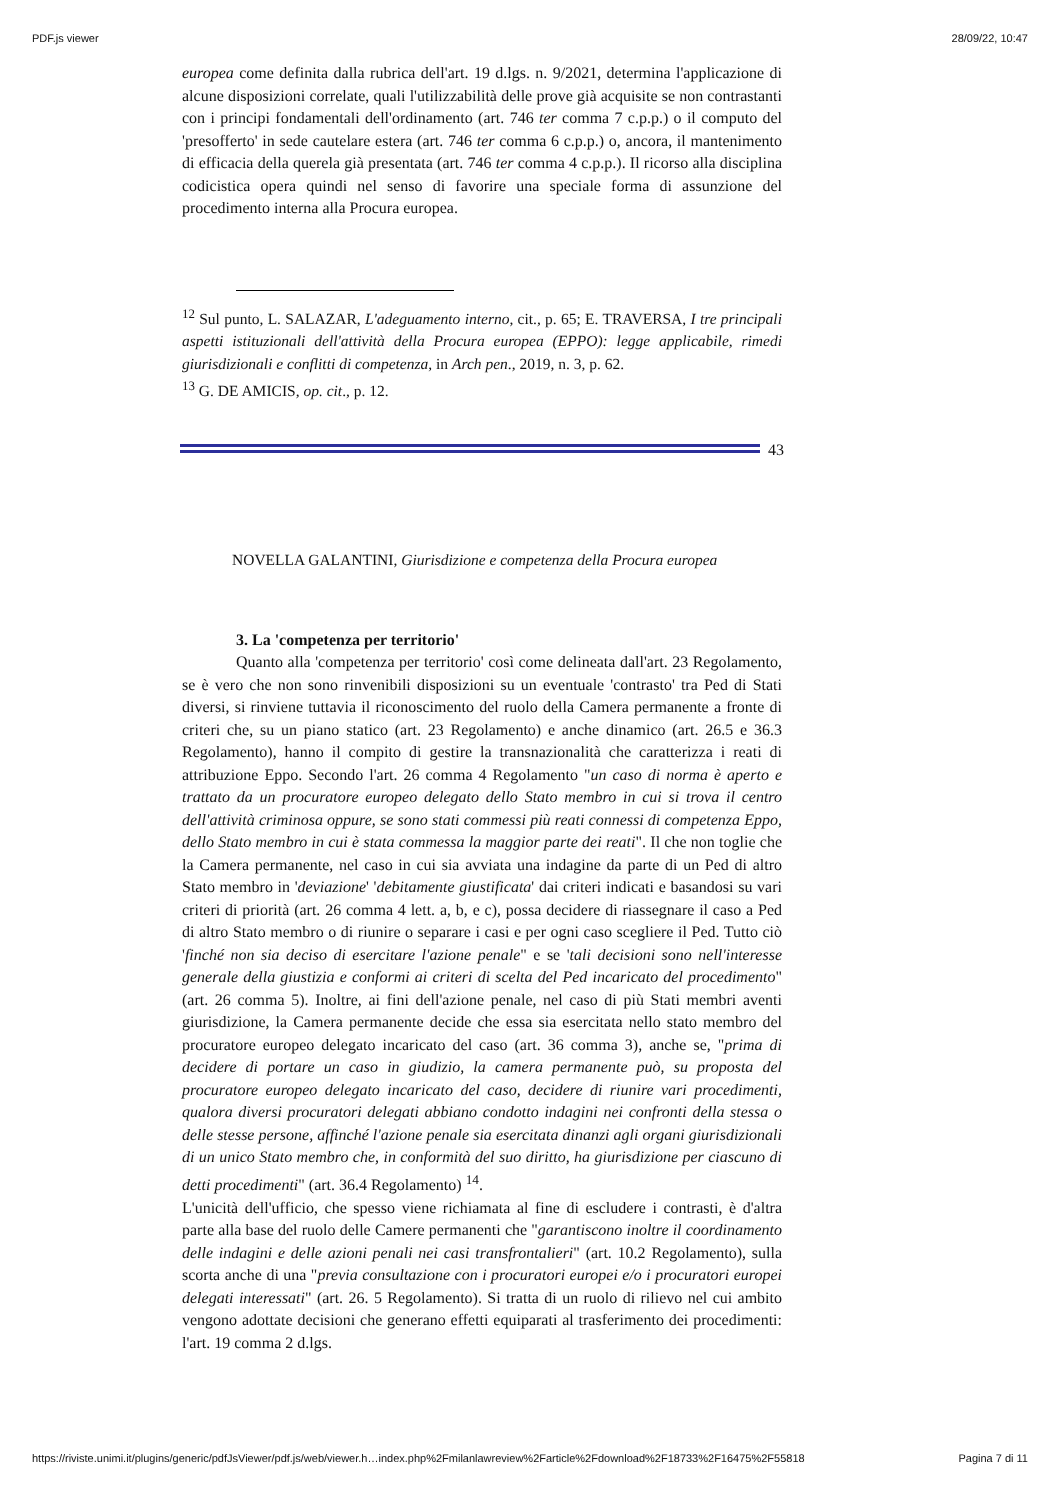PDF.js viewer 28/09/22, 10:47
europea come definita dalla rubrica dell'art. 19 d.lgs. n. 9/2021, determina l'applicazione di alcune disposizioni correlate, quali l'utilizzabilità delle prove già acquisite se non contrastanti con i principi fondamentali dell'ordinamento (art. 746 ter comma 7 c.p.p.) o il computo del 'presofferto' in sede cautelare estera (art. 746 ter comma 6 c.p.p.) o, ancora, il mantenimento di efficacia della querela già presentata (art. 746 ter comma 4 c.p.p.). Il ricorso alla disciplina codicistica opera quindi nel senso di favorire una speciale forma di assunzione del procedimento interna alla Procura europea.
<sup>12</sup> Sul punto, L. SALAZAR, L'adeguamento interno, cit., p. 65; E. TRAVERSA, I tre principali aspetti istituzionali dell'attività della Procura europea (EPPO): legge applicabile, rimedi giurisdizionali e conflitti di competenza, in Arch pen., 2019, n. 3, p. 62.
<sup>13</sup> G. DE AMICIS, op. cit., p. 12.
43
NOVELLA GALANTINI, Giurisdizione e competenza della Procura europea
3. La 'competenza per territorio'
Quanto alla 'competenza per territorio' così come delineata dall'art. 23 Regolamento, se è vero che non sono rinvenibili disposizioni su un eventuale 'contrasto' tra Ped di Stati diversi, si rinviene tuttavia il riconoscimento del ruolo della Camera permanente a fronte di criteri che, su un piano statico (art. 23 Regolamento) e anche dinamico (art. 26.5 e 36.3 Regolamento), hanno il compito di gestire la transnazionalità che caratterizza i reati di attribuzione Eppo. Secondo l'art. 26 comma 4 Regolamento "un caso di norma è aperto e trattato da un procuratore europeo delegato dello Stato membro in cui si trova il centro dell'attività criminosa oppure, se sono stati commessi più reati connessi di competenza Eppo, dello Stato membro in cui è stata commessa la maggior parte dei reati". Il che non toglie che la Camera permanente, nel caso in cui sia avviata una indagine da parte di un Ped di altro Stato membro in 'deviazione' 'debitamente giustificata' dai criteri indicati e basandosi su vari criteri di priorità (art. 26 comma 4 lett. a, b, e c), possa decidere di riassegnare il caso a Ped di altro Stato membro o di riunire o separare i casi e per ogni caso scegliere il Ped. Tutto ciò 'finché non sia deciso di esercitare l'azione penale" e se 'tali decisioni sono nell'interesse generale della giustizia e conformi ai criteri di scelta del Ped incaricato del procedimento" (art. 26 comma 5). Inoltre, ai fini dell'azione penale, nel caso di più Stati membri aventi giurisdizione, la Camera permanente decide che essa sia esercitata nello stato membro del procuratore europeo delegato incaricato del caso (art. 36 comma 3), anche se, "prima di decidere di portare un caso in giudizio, la camera permanente può, su proposta del procuratore europeo delegato incaricato del caso, decidere di riunire vari procedimenti, qualora diversi procuratori delegati abbiano condotto indagini nei confronti della stessa o delle stesse persone, affinché l'azione penale sia esercitata dinanzi agli organi giurisdizionali di un unico Stato membro che, in conformità del suo diritto, ha giurisdizione per ciascuno di detti procedimenti" (art. 36.4 Regolamento) <sup>14</sup>.
L'unicità dell'ufficio, che spesso viene richiamata al fine di escludere i contrasti, è d'altra parte alla base del ruolo delle Camere permanenti che "garantiscono inoltre il coordinamento delle indagini e delle azioni penali nei casi transfrontalieri" (art. 10.2 Regolamento), sulla scorta anche di una "previa consultazione con i procuratori europei e/o i procuratori europei delegati interessati" (art. 26. 5 Regolamento). Si tratta di un ruolo di rilievo nel cui ambito vengono adottate decisioni che generano effetti equiparati al trasferimento dei procedimenti: l'art. 19 comma 2 d.lgs.
https://riviste.unimi.it/plugins/generic/pdfJsViewer/pdf.js/web/viewer.h…index.php%2Fmilanlawreview%2Farticle%2Fdownload%2F18733%2F16475%2F55818 Pagina 7 di 11